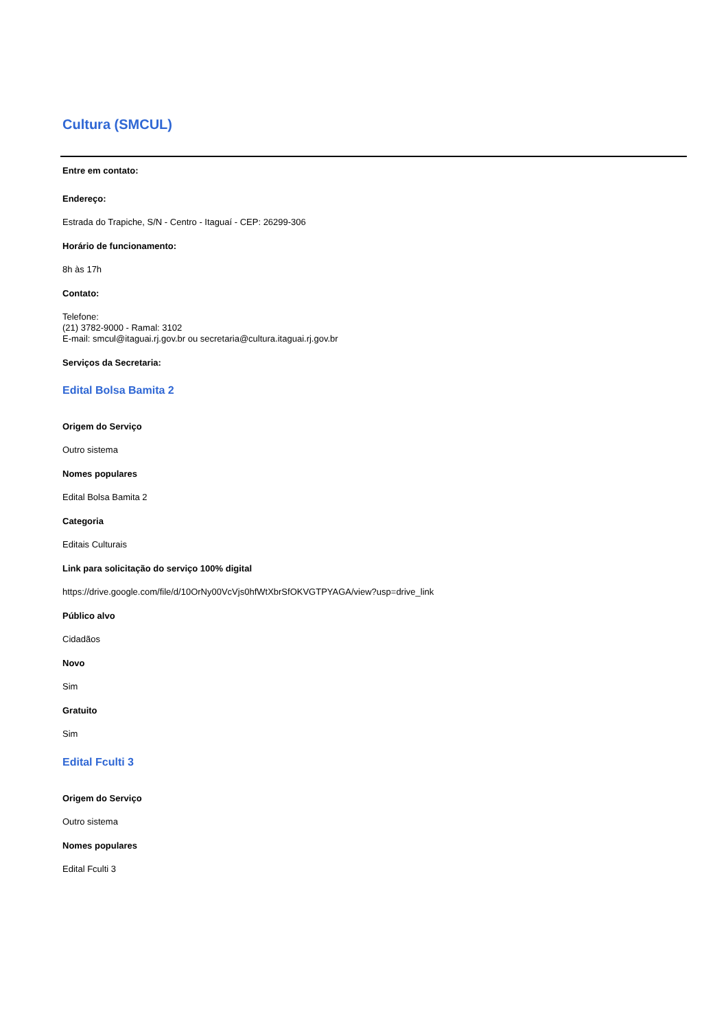Cultura (SMCUL)
Entre em contato:
Endereço:
Estrada do Trapiche, S/N - Centro - Itaguaí - CEP: 26299-306
Horário de funcionamento:
8h às 17h
Contato:
Telefone:
(21) 3782-9000 - Ramal: 3102
E-mail: smcul@itaguai.rj.gov.br ou secretaria@cultura.itaguai.rj.gov.br
Serviços da Secretaria:
Edital Bolsa Bamita 2
Origem do Serviço
Outro sistema
Nomes populares
Edital Bolsa Bamita 2
Categoria
Editais Culturais
Link para solicitação do serviço 100% digital
https://drive.google.com/file/d/10OrNy00VcVjs0hfWtXbrSfOKVGTPYAGA/view?usp=drive_link
Público alvo
Cidadãos
Novo
Sim
Gratuito
Sim
Edital Fculti 3
Origem do Serviço
Outro sistema
Nomes populares
Edital Fculti 3